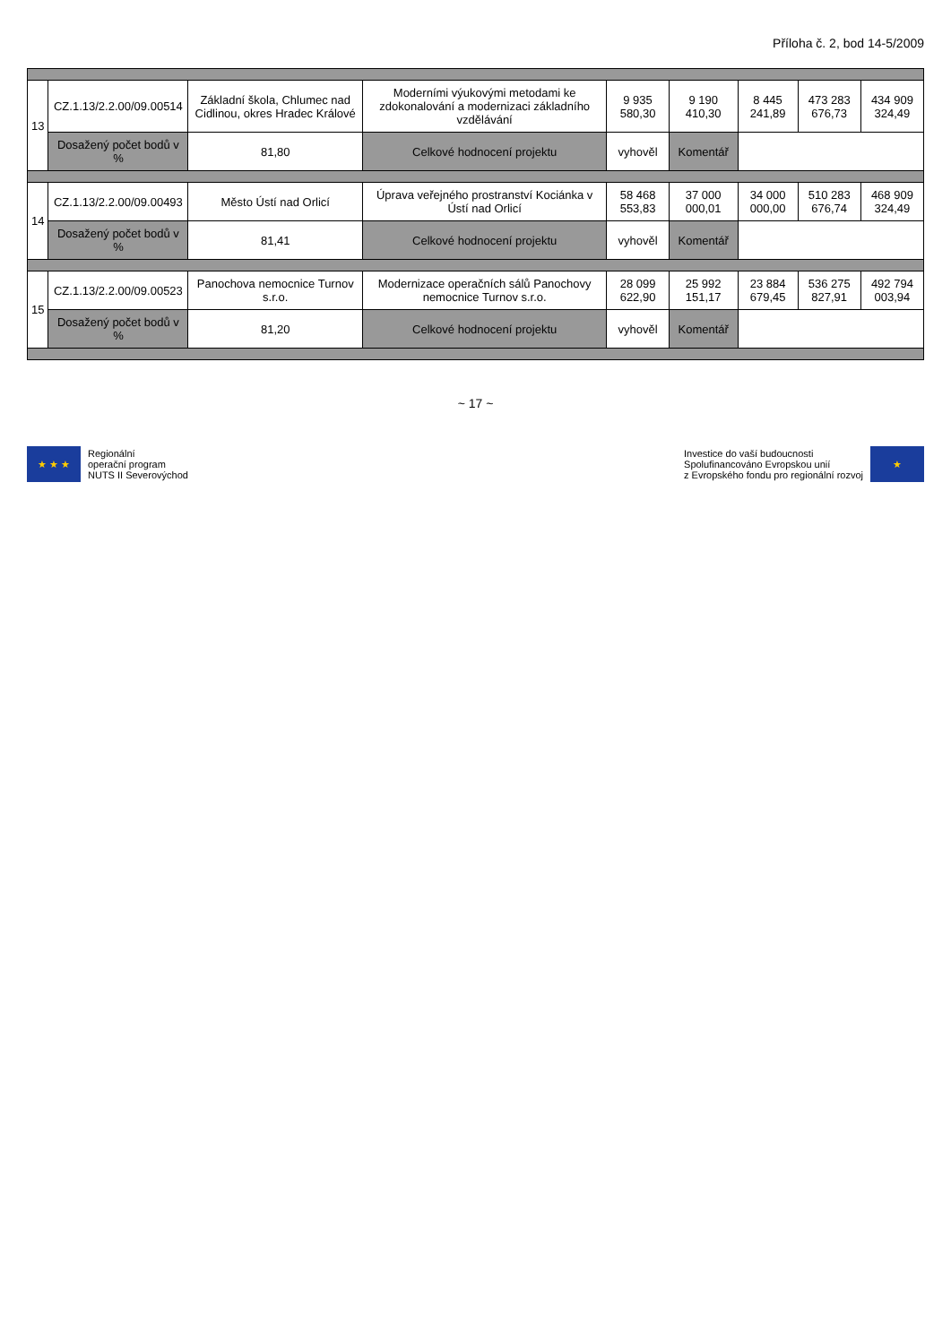Příloha č. 2, bod 14-5/2009
| 13 | CZ.1.13/2.2.00/09.00514 | Základní škola, Chlumec nad Cidlinou, okres Hradec Králové | Moderními výukovými metodami ke zdokonalování a modernizaci základního vzdělávání | 9 935 580,30 | 9 190 410,30 | 8 445 241,89 | 473 283 676,73 | 434 909 324,49 |
| | Dosažený počet bodů v % | 81,80 | Celkové hodnocení projektu | vyhověl | Komentář | | | |
| 14 | CZ.1.13/2.2.00/09.00493 | Město Ústí nad Orlicí | Úprava veřejného prostranství Kociánka v Ústí nad Orlicí | 58 468 553,83 | 37 000 000,01 | 34 000 000,00 | 510 283 676,74 | 468 909 324,49 |
| | Dosažený počet bodů v % | 81,41 | Celkové hodnocení projektu | vyhověl | Komentář | | | |
| 15 | CZ.1.13/2.2.00/09.00523 | Panochova nemocnice Turnov s.r.o. | Modernizace operačních sálů Panochovy nemocnice Turnov s.r.o. | 28 099 622,90 | 25 992 151,17 | 23 884 679,45 | 536 275 827,91 | 492 794 003,94 |
| | Dosažený počet bodů v % | 81,20 | Celkové hodnocení projektu | vyhověl | Komentář | | | |
~ 17 ~
★ ★ ★
Regionální
operační program
NUTS II Severovýchod
Investice do vaší budoucnosti
Spolufinancováno Evropskou unií
z Evropského fondu pro regionální rozvoj
★